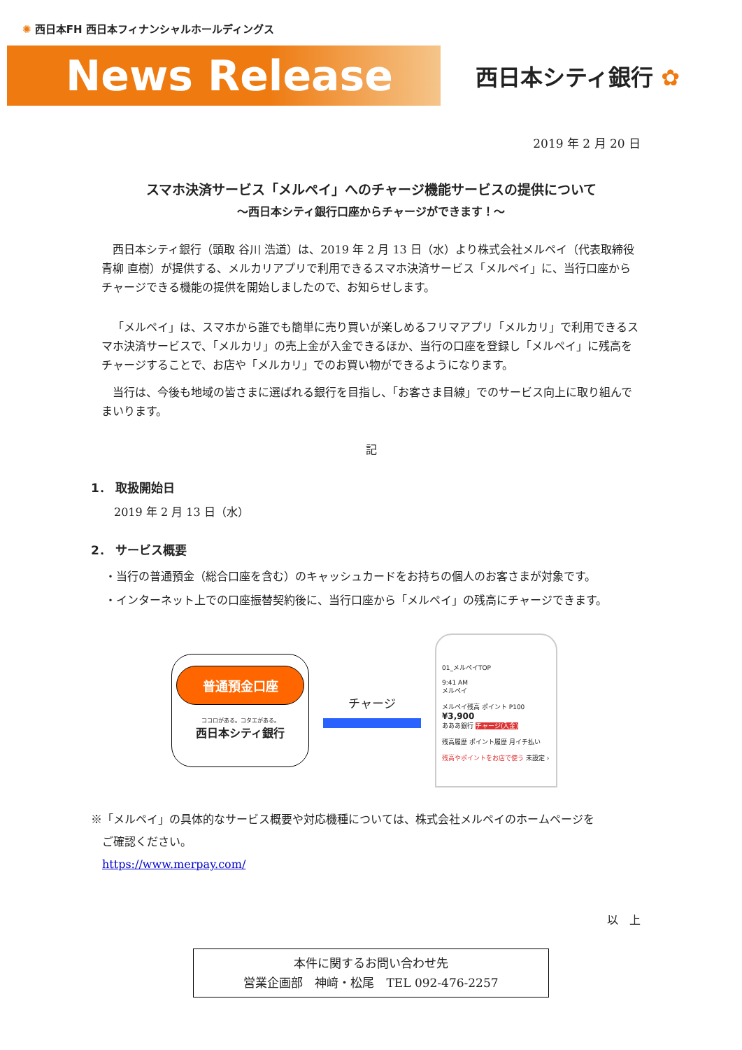✺ 西日本FH 西日本フィナンシャルホールディングス
News Release
西日本シティ銀行 ✿
2019 年 2 月 20 日
スマホ決済サービス「メルペイ」へのチャージ機能サービスの提供について
～西日本シティ銀行口座からチャージができます！～
西日本シティ銀行（頭取 谷川 浩道）は、2019 年 2 月 13 日（水）より株式会社メルペイ（代表取締役 青柳 直樹）が提供する、メルカリアプリで利用できるスマホ決済サービス「メルペイ」に、当行口座からチャージできる機能の提供を開始しましたので、お知らせします。
「メルペイ」は、スマホから誰でも簡単に売り買いが楽しめるフリマアプリ「メルカリ」で利用できるスマホ決済サービスで、「メルカリ」の売上金が入金できるほか、当行の口座を登録し「メルペイ」に残高をチャージすることで、お店や「メルカリ」でのお買い物ができるようになります。
当行は、今後も地域の皆さまに選ばれる銀行を目指し、「お客さま目線」でのサービス向上に取り組んでまいります。
記
1． 取扱開始日
2019 年 2 月 13 日（水）
2． サービス概要
・当行の普通預金（総合口座を含む）のキャッシュカードをお持ちの個人のお客さまが対象です。
・インターネット上での口座振替契約後に、当行口座から「メルペイ」の残高にチャージできます。
普通預金口座
ココロがある。コタエがある。
西日本シティ銀行
チャージ
01_メルペイTOP
9:41 AM
メルペイ
メルペイ残高 ポイント P100
¥3,900
あああ銀行 チャージ(入金)
残高履歴 ポイント履歴 月イチ払い
残高やポイントをお店で使う 未設定 ›
※「メルペイ」の具体的なサービス概要や対応機種については、株式会社メルペイのホームページを
　ご確認ください。
　https://www.merpay.com/
以　上
本件に関するお問い合わせ先
営業企画部　神﨑・松尾　TEL 092-476-2257